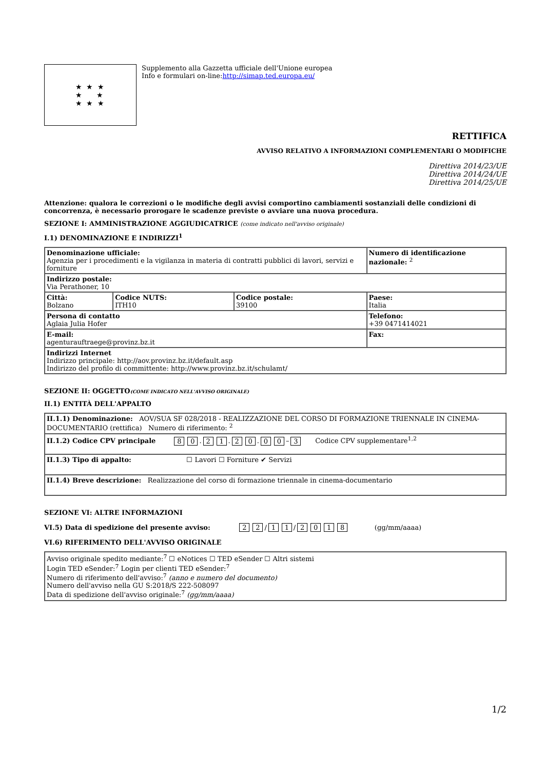★ ★ ★
★ ★
★ ★ ★
Supplemento alla Gazzetta ufficiale dell'Unione europea
Info e formulari on-line:http://simap.ted.europa.eu/
RETTIFICA
AVVISO RELATIVO A INFORMAZIONI COMPLEMENTARI O MODIFICHE
Direttiva 2014/23/UE
Direttiva 2014/24/UE
Direttiva 2014/25/UE
Attenzione: qualora le correzioni o le modifiche degli avvisi comportino cambiamenti sostanziali delle condizioni di concorrenza, è necessario prorogare le scadenze previste o avviare una nuova procedura.
SEZIONE I: AMMINISTRAZIONE AGGIUDICATRICE (come indicato nell'avviso originale)
I.1) DENOMINAZIONE E INDIRIZZI<sup>1</sup>
| Denominazione ufficiale: Agenzia per i procedimenti e la vigilanza in materia di contratti pubblici di lavori, servizi e forniture | | | Numero di identificazione nazionale: <sup>2</sup> |
| Indirizzo postale: Via Perathoner, 10 | | | |
| Città: Bolzano | Codice NUTS: ITH10 | Codice postale: 39100 | Paese: Italia |
| Persona di contatto Aglaia Julia Hofer | | | Telefono: +39 0471414021 |
| E-mail: agenturauftraege@provinz.bz.it | | | Fax: |
| Indirizzi Internet Indirizzo principale: http://aov.provinz.bz.it/default.asp Indirizzo del profilo di committente: http://www.provinz.bz.it/schulamt/ | | | |
SEZIONE II: OGGETTO(COME INDICATO NELL'AVVISO ORIGINALE)
II.1) ENTITÀ DELL'APPALTO
| II.1.1) Denominazione: AOV/SUA SF 028/2018 - REALIZZAZIONE DEL CORSO DI FORMAZIONE TRIENNALE IN CINEMA-DOCUMENTARIO (rettifica) Numero di riferimento: <sup>2</sup> |
| II.1.2) Codice CPV principale 8 0 . 2 1 . 2 0 . 0 0 – 3 Codice CPV supplementare<sup>1,2</sup> |
| II.1.3) Tipo di appalto: ☐ Lavori ☐ Forniture ✔ Servizi |
| II.1.4) Breve descrizione: Realizzazione del corso di formazione triennale in cinema-documentario |
SEZIONE VI: ALTRE INFORMAZIONI
VI.5) Data di spedizione del presente avviso: 2 2 / 1 1 / 2018 (gg/mm/aaaa)
VI.6) RIFERIMENTO DELL'AVVISO ORIGINALE
| Avviso originale spedito mediante:<sup>7</sup> ☐ eNotices ☐ TED eSender ☐ Altri sistemi Login TED eSender:<sup>7</sup> Login per clienti TED eSender:<sup>7</sup> Numero di riferimento dell'avviso:<sup>7</sup> (anno e numero del documento) Numero dell'avviso nella GU S:2018/S 222-508097 Data di spedizione dell'avviso originale:<sup>7</sup> (gg/mm/aaaa) |
1/2